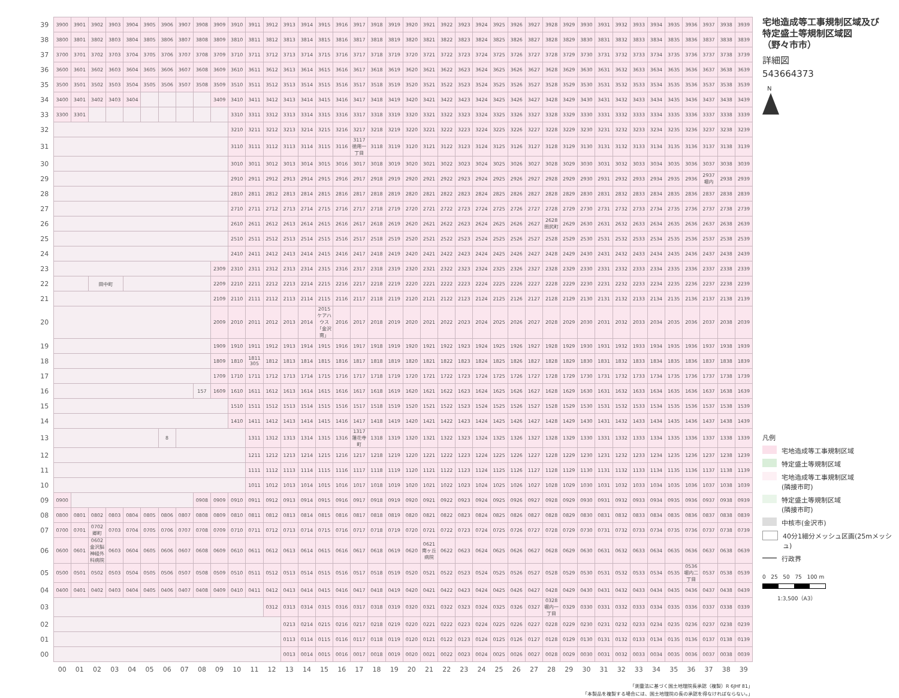| 39 | 3900 | 3901 | 3902 | 3903 | 3904 | 3905 | 3906 | 3907 | 3908 | 3909 | 3910 | 3911 | 3912 | 3913 | 3914 | 3915 | 3916 | 3917 | 3918 | 3919 | 3920 | 3921 | 3922 | 3923 | 3924 | 3925 | 3926 | 3927 | 3928 | 3929 | 3930 | 3931 | 3932 | 3933 | 3934 | 3935 | 3936 | 3937 | 3938 | 3939 |
| 38 | 3800 | 3801 | 3802 | 3803 | 3804 | 3805 | 3806 | 3807 | 3808 | 3809 | 3810 | 3811 | 3812 | 3813 | 3814 | 3815 | 3816 | 3817 | 3818 | 3819 | 3820 | 3821 | 3822 | 3823 | 3824 | 3825 | 3826 | 3827 | 3828 | 3829 | 3830 | 3831 | 3832 | 3833 | 3834 | 3835 | 3836 | 3837 | 3838 | 3839 |
| 37 | 3700 | 3701 | 3702 | 3703 | 3704 | 3705 | 3706 | 3707 | 3708 | 3709 | 3710 | 3711 | 3712 | 3713 | 3714 | 3715 | 3716 | 3717 | 3718 | 3719 | 3720 | 3721 | 3722 | 3723 | 3724 | 3725 | 3726 | 3727 | 3728 | 3729 | 3730 | 3731 | 3732 | 3733 | 3734 | 3735 | 3736 | 3737 | 3738 | 3739 |
| 36 | 3600 | 3601 | 3602 | 3603 | 3604 | 3605 | 3606 | 3607 | 3608 | 3609 | 3610 | 3611 | 3612 | 3613 | 3614 | 3615 | 3616 | 3617 | 3618 | 3619 | 3620 | 3621 | 3622 | 3623 | 3624 | 3625 | 3626 | 3627 | 3628 | 3629 | 3630 | 3631 | 3632 | 3633 | 3634 | 3635 | 3636 | 3637 | 3638 | 3639 |
| 35 | 3500 | 3501 | 3502 | 3503 | 3504 | 3505 | 3506 | 3507 | 3508 | 3509 | 3510 | 3511 | 3512 | 3513 | 3514 | 3515 | 3516 | 3517 | 3518 | 3519 | 3520 | 3521 | 3522 | 3523 | 3524 | 3525 | 3526 | 3527 | 3528 | 3529 | 3530 | 3531 | 3532 | 3533 | 3534 | 3535 | 3536 | 3537 | 3538 | 3539 |
| 34 | 3400 | 3401 | 3402 | 3403 | 3404 | | | | | 3409 | 3410 | 3411 | 3412 | 3413 | 3414 | 3415 | 3416 | 3417 | 3418 | 3419 | 3420 | 3421 | 3422 | 3423 | 3424 | 3425 | 3426 | 3427 | 3428 | 3429 | 3430 | 3431 | 3432 | 3433 | 3434 | 3435 | 3436 | 3437 | 3438 | 3439 |
| 33 | 3300 | 3301 | | | | | | | | | 3310 | 3311 | 3312 | 3313 | 3314 | 3315 | 3316 | 3317 | 3318 | 3319 | 3320 | 3321 | 3322 | 3323 | 3324 | 3325 | 3326 | 3327 | 3328 | 3329 | 3330 | 3331 | 3332 | 3333 | 3334 | 3335 | 3336 | 3337 | 3338 | 3339 |
| 32 | | | | | | | | | | | 3210 | 3211 | 3212 | 3213 | 3214 | 3215 | 3216 | 3217 | 3218 | 3219 | 3220 | 3221 | 3222 | 3223 | 3224 | 3225 | 3226 | 3227 | 3228 | 3229 | 3230 | 3231 | 3232 | 3233 | 3234 | 3235 | 3236 | 3237 | 3238 | 3239 |
| 31 | | | | | | | | | | | 3110 | 3111 | 3112 | 3113 | 3114 | 3115 | 3116 | 3117 徳用一丁目 | 3118 | 3119 | 3120 | 3121 | 3122 | 3123 | 3124 | 3125 | 3126 | 3127 | 3128 | 3129 | 3130 | 3131 | 3132 | 3133 | 3134 | 3135 | 3136 | 3137 | 3138 | 3139 |
| 30 | | | | | | | | | | | 3010 | 3011 | 3012 | 3013 | 3014 | 3015 | 3016 | 3017 | 3018 | 3019 | 3020 | 3021 | 3022 | 3023 | 3024 | 3025 | 3026 | 3027 | 3028 | 3029 | 3030 | 3031 | 3032 | 3033 | 3034 | 3035 | 3036 | 3037 | 3038 | 3039 |
| 29 | | | | | | | | | | | 2910 | 2911 | 2912 | 2913 | 2914 | 2915 | 2916 | 2917 | 2918 | 2919 | 2920 | 2921 | 2922 | 2923 | 2924 | 2925 | 2926 | 2927 | 2928 | 2929 | 2930 | 2931 | 2932 | 2933 | 2934 | 2935 | 2936 | 2937 堀内 | 2938 | 2939 |
| 28 | | | | | | | | | | | 2810 | 2811 | 2812 | 2813 | 2814 | 2815 | 2816 | 2817 | 2818 | 2819 | 2820 | 2821 | 2822 | 2823 | 2824 | 2825 | 2826 | 2827 | 2828 | 2829 | 2830 | 2831 | 2832 | 2833 | 2834 | 2835 | 2836 | 2837 | 2838 | 2839 |
| 27 | | | | | | | | | | | 2710 | 2711 | 2712 | 2713 | 2714 | 2715 | 2716 | 2717 | 2718 | 2719 | 2720 | 2721 | 2722 | 2723 | 2724 | 2725 | 2726 | 2727 | 2728 | 2729 | 2730 | 2731 | 2732 | 2733 | 2734 | 2735 | 2736 | 2737 | 2738 | 2739 |
| 26 | | | | | | | | | | | 2610 | 2611 | 2612 | 2613 | 2614 | 2615 | 2616 | 2617 | 2618 | 2619 | 2620 | 2621 | 2622 | 2623 | 2624 | 2625 | 2626 | 2627 | 2628 田尻町 | 2629 | 2630 | 2631 | 2632 | 2633 | 2634 | 2635 | 2636 | 2637 | 2638 | 2639 |
| 25 | | | | | | | | | | | 2510 | 2511 | 2512 | 2513 | 2514 | 2515 | 2516 | 2517 | 2518 | 2519 | 2520 | 2521 | 2522 | 2523 | 2524 | 2525 | 2526 | 2527 | 2528 | 2529 | 2530 | 2531 | 2532 | 2533 | 2534 | 2535 | 2536 | 2537 | 2538 | 2539 |
| 24 | | | | | | | | | | | 2410 | 2411 | 2412 | 2413 | 2414 | 2415 | 2416 | 2417 | 2418 | 2419 | 2420 | 2421 | 2422 | 2423 | 2424 | 2425 | 2426 | 2427 | 2428 | 2429 | 2430 | 2431 | 2432 | 2433 | 2434 | 2435 | 2436 | 2437 | 2438 | 2439 |
| 23 | | | | | | | | | | 2309 | 2310 | 2311 | 2312 | 2313 | 2314 | 2315 | 2316 | 2317 | 2318 | 2319 | 2320 | 2321 | 2322 | 2323 | 2324 | 2325 | 2326 | 2327 | 2328 | 2329 | 2330 | 2331 | 2332 | 2333 | 2334 | 2335 | 2336 | 2337 | 2338 | 2339 |
| 22 | | | 田中町 | | | | | | | 2209 | 2210 | 2211 | 2212 | 2213 | 2214 | 2215 | 2216 | 2217 | 2218 | 2219 | 2220 | 2221 | 2222 | 2223 | 2224 | 2225 | 2226 | 2227 | 2228 | 2229 | 2230 | 2231 | 2232 | 2233 | 2234 | 2235 | 2236 | 2237 | 2238 | 2239 |
| 21 | | | | | | | | | | 2109 | 2110 | 2111 | 2112 | 2113 | 2114 | 2115 | 2116 | 2117 | 2118 | 2119 | 2120 | 2121 | 2122 | 2123 | 2124 | 2125 | 2126 | 2127 | 2128 | 2129 | 2130 | 2131 | 2132 | 2133 | 2134 | 2135 | 2136 | 2137 | 2138 | 2139 |
| 20 | | | | | | | | | | 2009 | 2010 | 2011 | 2012 | 2013 | 2014 | 2015 ケアハウス「金沢南」 | 2016 | 2017 | 2018 | 2019 | 2020 | 2021 | 2022 | 2023 | 2024 | 2025 | 2026 | 2027 | 2028 | 2029 | 2030 | 2031 | 2032 | 2033 | 2034 | 2035 | 2036 | 2037 | 2038 | 2039 |
| 19 | | | | | | | | | | 1909 | 1910 | 1911 | 1912 | 1913 | 1914 | 1915 | 1916 | 1917 | 1918 | 1919 | 1920 | 1921 | 1922 | 1923 | 1924 | 1925 | 1926 | 1927 | 1928 | 1929 | 1930 | 1931 | 1932 | 1933 | 1934 | 1935 | 1936 | 1937 | 1938 | 1939 |
| 18 | | | | | | | | | | 1809 | 1810 | 1811 305 | 1812 | 1813 | 1814 | 1815 | 1816 | 1817 | 1818 | 1819 | 1820 | 1821 | 1822 | 1823 | 1824 | 1825 | 1826 | 1827 | 1828 | 1829 | 1830 | 1831 | 1832 | 1833 | 1834 | 1835 | 1836 | 1837 | 1838 | 1839 |
| 17 | | | | | | | | | | 1709 | 1710 | 1711 | 1712 | 1713 | 1714 | 1715 | 1716 | 1717 | 1718 | 1719 | 1720 | 1721 | 1722 | 1723 | 1724 | 1725 | 1726 | 1727 | 1728 | 1729 | 1730 | 1731 | 1732 | 1733 | 1734 | 1735 | 1736 | 1737 | 1738 | 1739 |
| 16 | | | | | | | | | 157 | 1609 | 1610 | 1611 | 1612 | 1613 | 1614 | 1615 | 1616 | 1617 | 1618 | 1619 | 1620 | 1621 | 1622 | 1623 | 1624 | 1625 | 1626 | 1627 | 1628 | 1629 | 1630 | 1631 | 1632 | 1633 | 1634 | 1635 | 1636 | 1637 | 1638 | 1639 |
| 15 | | | | | | | | | | | 1510 | 1511 | 1512 | 1513 | 1514 | 1515 | 1516 | 1517 | 1518 | 1519 | 1520 | 1521 | 1522 | 1523 | 1524 | 1525 | 1526 | 1527 | 1528 | 1529 | 1530 | 1531 | 1532 | 1533 | 1534 | 1535 | 1536 | 1537 | 1538 | 1539 |
| 14 | | | | | | | | | | | 1410 | 1411 | 1412 | 1413 | 1414 | 1415 | 1416 | 1417 | 1418 | 1419 | 1420 | 1421 | 1422 | 1423 | 1424 | 1425 | 1426 | 1427 | 1428 | 1429 | 1430 | 1431 | 1432 | 1433 | 1434 | 1435 | 1436 | 1437 | 1438 | 1439 |
| 13 | | | | | | | 8 | | | | | 1311 | 1312 | 1313 | 1314 | 1315 | 1316 | 1317 蓮花寺町 | 1318 | 1319 | 1320 | 1321 | 1322 | 1323 | 1324 | 1325 | 1326 | 1327 | 1328 | 1329 | 1330 | 1331 | 1332 | 1333 | 1334 | 1335 | 1336 | 1337 | 1338 | 1339 |
| 12 | | | | | | | | | | | | 1211 | 1212 | 1213 | 1214 | 1215 | 1216 | 1217 | 1218 | 1219 | 1220 | 1221 | 1222 | 1223 | 1224 | 1225 | 1226 | 1227 | 1228 | 1229 | 1230 | 1231 | 1232 | 1233 | 1234 | 1235 | 1236 | 1237 | 1238 | 1239 |
| 11 | | | | | | | | | | | | 1111 | 1112 | 1113 | 1114 | 1115 | 1116 | 1117 | 1118 | 1119 | 1120 | 1121 | 1122 | 1123 | 1124 | 1125 | 1126 | 1127 | 1128 | 1129 | 1130 | 1131 | 1132 | 1133 | 1134 | 1135 | 1136 | 1137 | 1138 | 1139 |
| 10 | | | | | | | | | | | | 1011 | 1012 | 1013 | 1014 | 1015 | 1016 | 1017 | 1018 | 1019 | 1020 | 1021 | 1022 | 1023 | 1024 | 1025 | 1026 | 1027 | 1028 | 1029 | 1030 | 1031 | 1032 | 1033 | 1034 | 1035 | 1036 | 1037 | 1038 | 1039 |
| 09 | 0900 | | | | | | | | 0908 | 0909 | 0910 | 0911 | 0912 | 0913 | 0914 | 0915 | 0916 | 0917 | 0918 | 0919 | 0920 | 0921 | 0922 | 0923 | 0924 | 0925 | 0926 | 0927 | 0928 | 0929 | 0930 | 0931 | 0932 | 0933 | 0934 | 0935 | 0936 | 0937 | 0938 | 0939 |
| 08 | 0800 | 0801 | 0802 | 0803 | 0804 | 0805 | 0806 | 0807 | 0808 | 0809 | 0810 | 0811 | 0812 | 0813 | 0814 | 0815 | 0816 | 0817 | 0818 | 0819 | 0820 | 0821 | 0822 | 0823 | 0824 | 0825 | 0826 | 0827 | 0828 | 0829 | 0830 | 0831 | 0832 | 0833 | 0834 | 0835 | 0836 | 0837 | 0838 | 0839 |
| 07 | 0700 | 0701 | 0702 郷町 | 0703 | 0704 | 0705 | 0706 | 0707 | 0708 | 0709 | 0710 | 0711 | 0712 | 0713 | 0714 | 0715 | 0716 | 0717 | 0718 | 0719 | 0720 | 0721 | 0722 | 0723 | 0724 | 0725 | 0726 | 0727 | 0728 | 0729 | 0730 | 0731 | 0732 | 0733 | 0734 | 0735 | 0736 | 0737 | 0738 | 0739 |
| 06 | 0600 | 0601 | 0602 金沢脳神経外科病院 | 0603 | 0604 | 0605 | 0606 | 0607 | 0608 | 0609 | 0610 | 0611 | 0612 | 0613 | 0614 | 0615 | 0616 | 0617 | 0618 | 0619 | 0620 | 0621 南ヶ丘病院 | 0622 | 0623 | 0624 | 0625 | 0626 | 0627 | 0628 | 0629 | 0630 | 0631 | 0632 | 0633 | 0634 | 0635 | 0636 | 0637 | 0638 | 0639 |
| 05 | 0500 | 0501 | 0502 | 0503 | 0504 | 0505 | 0506 | 0507 | 0508 | 0509 | 0510 | 0511 | 0512 | 0513 | 0514 | 0515 | 0516 | 0517 | 0518 | 0519 | 0520 | 0521 | 0522 | 0523 | 0524 | 0525 | 0526 | 0527 | 0528 | 0529 | 0530 | 0531 | 0532 | 0533 | 0534 | 0535 | 0536 堀内二丁目 | 0537 | 0538 | 0539 |
| 04 | 0400 | 0401 | 0402 | 0403 | 0404 | 0405 | 0406 | 0407 | 0408 | 0409 | 0410 | 0411 | 0412 | 0413 | 0414 | 0415 | 0416 | 0417 | 0418 | 0419 | 0420 | 0421 | 0422 | 0423 | 0424 | 0425 | 0426 | 0427 | 0428 | 0429 | 0430 | 0431 | 0432 | 0433 | 0434 | 0435 | 0436 | 0437 | 0438 | 0439 |
| 03 | | | | | | | | | | | | | 0312 | 0313 | 0314 | 0315 | 0316 | 0317 | 0318 | 0319 | 0320 | 0321 | 0322 | 0323 | 0324 | 0325 | 0326 | 0327 | 0328 堀内一丁目 | 0329 | 0330 | 0331 | 0332 | 0333 | 0334 | 0335 | 0336 | 0337 | 0338 | 0339 |
| 02 | | | | | | | | | | | | | | 0213 | 0214 | 0215 | 0216 | 0217 | 0218 | 0219 | 0220 | 0221 | 0222 | 0223 | 0224 | 0225 | 0226 | 0227 | 0228 | 0229 | 0230 | 0231 | 0232 | 0233 | 0234 | 0235 | 0236 | 0237 | 0238 | 0239 |
| 01 | | | | | | | | | | | | | | 0113 | 0114 | 0115 | 0116 | 0117 | 0118 | 0119 | 0120 | 0121 | 0122 | 0123 | 0124 | 0125 | 0126 | 0127 | 0128 | 0129 | 0130 | 0131 | 0132 | 0133 | 0134 | 0135 | 0136 | 0137 | 0138 | 0139 |
| 00 | | | | | | | | | | | | | | 0013 | 0014 | 0015 | 0016 | 0017 | 0018 | 0019 | 0020 | 0021 | 0022 | 0023 | 0024 | 0025 | 0026 | 0027 | 0028 | 0029 | 0030 | 0031 | 0032 | 0033 | 0034 | 0035 | 0036 | 0037 | 0038 | 0039 |
| | 00 | 01 | 02 | 03 | 04 | 05 | 06 | 07 | 08 | 09 | 10 | 11 | 12 | 13 | 14 | 15 | 16 | 17 | 18 | 19 | 20 | 21 | 22 | 23 | 24 | 25 | 26 | 27 | 28 | 29 | 30 | 31 | 32 | 33 | 34 | 35 | 36 | 37 | 38 | 39 |
「測量法に基づく国土地理院長承認（複製）R 6JHf 81」
「本製品を複製する場合には、国土地理院の長の承認を得なければならない。」
宅地造成等工事規制区域及び
特定盛土等規制区域図
（野々市市）
詳細図
543664373
N
凡例
宅地造成等工事規制区域
特定盛土等規制区域
宅地造成等工事規制区域
(隣接市町)
特定盛土等規制区域
(隣接市町)
中核市(金沢市)
40分1細分メッシュ区画(25mメッシュ)
行政界
0 25 50 75 100 m
1:3,500（A3）